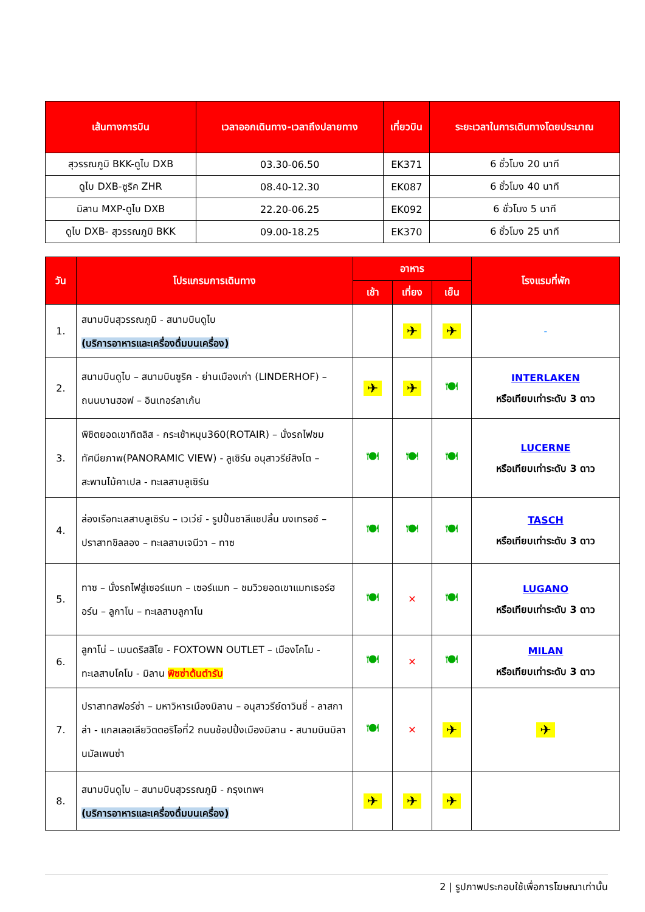| เส้นทางการบิน | เวลาออกเดินทาง-เวลาถึงปลายทาง | เที่ยวบิน | ระยะเวลาในการเดินทางโดยประมาณ |
| --- | --- | --- | --- |
| สุวรรณภูมิ BKK-ดูไบ DXB | 03.30-06.50 | EK371 | 6 ชั่วโมง 20 นาที |
| ดูไบ DXB-ซูริค ZHR | 08.40-12.30 | EK087 | 6 ชั่วโมง 40 นาที |
| มิลาน MXP-ดูไบ DXB | 22.20-06.25 | EK092 | 6 ชั่วโมง 5 นาที |
| ดูไบ DXB- สุวรรณภูมิ BKK | 09.00-18.25 | EK370 | 6 ชั่วโมง 25 นาที |
| วัน | โปรแกรมการเดินทาง | อาหาร | | | โรงแรมที่พัก |
| --- | --- | --- | --- | --- | --- |
| | | เช้า | เที่ยง | เย็น | |
| 1. | สนามบินสุวรรณภูมิ - สนามบินดูไบ (บริการอาหารและเครื่องดื่มบนเครื่อง) | | ✈ | ✈ | - |
| 2. | สนามบินดูไบ – สนามบินซูริค - ย่านเมืองเก่า (LINDERHOF) – ถนนบานฮอฟ – อินเทอร์ลาเก้น | ✈ | ✈ | 🍽 | INTERLAKEN หรือเทียบเท่าระดับ 3 ดาว |
| 3. | พิชิตยอดเขาทิตลิส - กระเช้าหมุน360(ROTAIR) – นั่งรถไฟชมทัศนียภาพ(PANORAMIC VIEW) - ลูเซิร์น อนุสาวรีย์สิงโต – สะพานไม้คาเปล - ทะเลสาบลูเซิร์น | 🍽 | 🍽 | 🍽 | LUCERNE หรือเทียบเท่าระดับ 3 ดาว |
| 4. | ล่องเรือทะเลสาบลูเซิร์น – เวเว่ย์ - รูปปั้นชาลีแชปลิ้น มงเทรอซ์ – ปราสาทชิลลอง – ทะเลสาบเจนีวา – ทาซ | 🍽 | 🍽 | 🍽 | TASCH หรือเทียบเท่าระดับ 3 ดาว |
| 5. | ทาซ – นั่งรถไฟสู่เซอร์แมท – เซอร์แมท – ชมวิวยอดเขาแมทเธอร์ฮอร์น – ลูกาโน – ทะเลสาบลูกาโน | 🍽 | ✕ | 🍽 | LUGANO หรือเทียบเท่าระดับ 3 ดาว |
| 6. | ลูกาโน่ – เมนดริสสิโย - FOXTOWN OUTLET – เมืองโคโม - ทะเลสาบโคโม - มิลาน พิซซ่าต้นตำรับ | 🍽 | ✕ | 🍽 | MILAN หรือเทียบเท่าระดับ 3 ดาว |
| 7. | ปราสาทสฟอร์ซ่า – มหาวิหารเมืองมิลาน – อนุสาวรีย์ดาวินชี่ - ลาสกาล่า - แกลเลอเลียวิตตอริโอที่2 ถนนช้อปปิ้งเมืองมิลาน - สนามบินมิลานมัลเพนซ่า | 🍽 | ✕ | ✈ | ✈ |
| 8. | สนามบินดูไบ – สนามบินสุวรรณภูมิ - กรุงเทพฯ (บริการอาหารและเครื่องดื่มบนเครื่อง) | ✈ | ✈ | ✈ | |
2 | รูปภาพประกอบใช้เพื่อการโฆษณาเท่านั้น